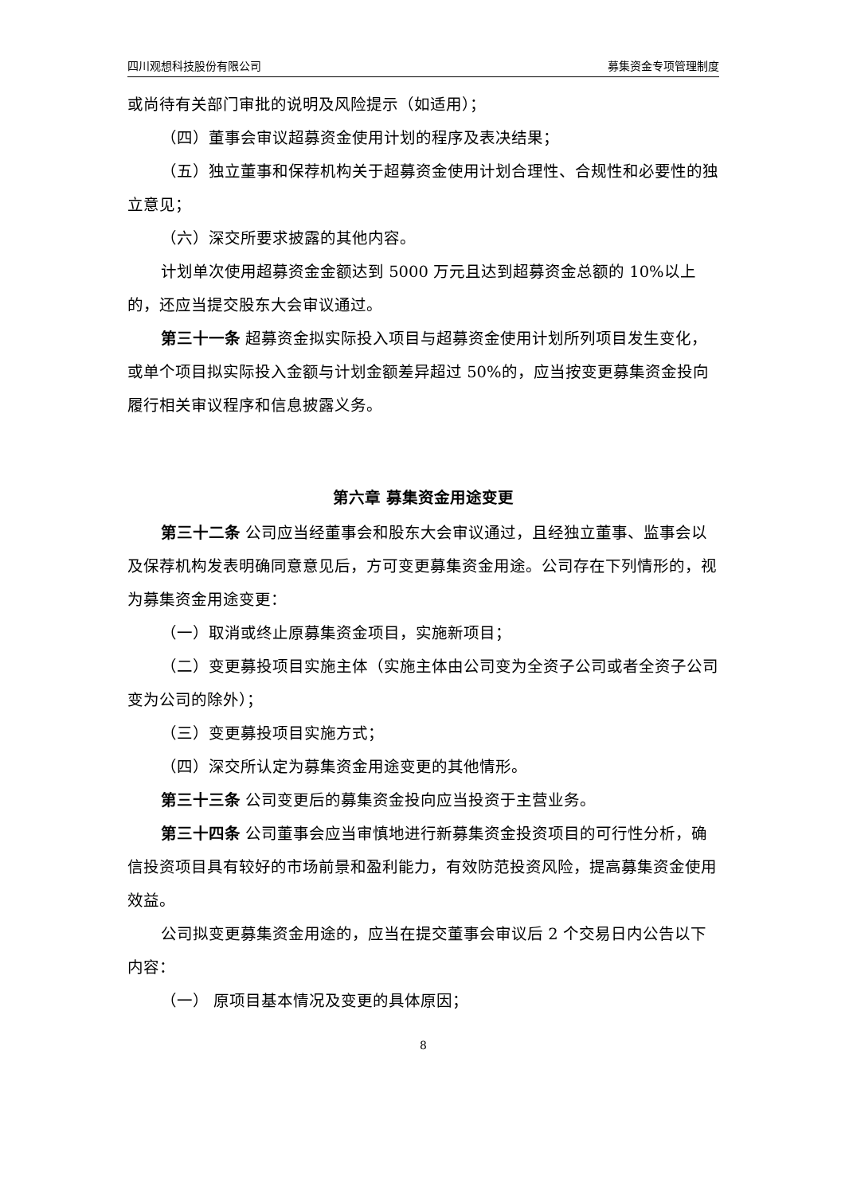四川观想科技股份有限公司 募集资金专项管理制度
或尚待有关部门审批的说明及风险提示（如适用）；
（四）董事会审议超募资金使用计划的程序及表决结果；
（五）独立董事和保荐机构关于超募资金使用计划合理性、合规性和必要性的独立意见；
（六）深交所要求披露的其他内容。
计划单次使用超募资金金额达到 5000 万元且达到超募资金总额的 10%以上的，还应当提交股东大会审议通过。
第三十一条 超募资金拟实际投入项目与超募资金使用计划所列项目发生变化，或单个项目拟实际投入金额与计划金额差异超过 50%的，应当按变更募集资金投向履行相关审议程序和信息披露义务。
第六章 募集资金用途变更
第三十二条 公司应当经董事会和股东大会审议通过，且经独立董事、监事会以及保荐机构发表明确同意意见后，方可变更募集资金用途。公司存在下列情形的，视为募集资金用途变更：
（一）取消或终止原募集资金项目，实施新项目；
（二）变更募投项目实施主体（实施主体由公司变为全资子公司或者全资子公司变为公司的除外）；
（三）变更募投项目实施方式；
（四）深交所认定为募集资金用途变更的其他情形。
第三十三条 公司变更后的募集资金投向应当投资于主营业务。
第三十四条 公司董事会应当审慎地进行新募集资金投资项目的可行性分析，确信投资项目具有较好的市场前景和盈利能力，有效防范投资风险，提高募集资金使用效益。
公司拟变更募集资金用途的，应当在提交董事会审议后 2 个交易日内公告以下内容：
（一） 原项目基本情况及变更的具体原因；
8